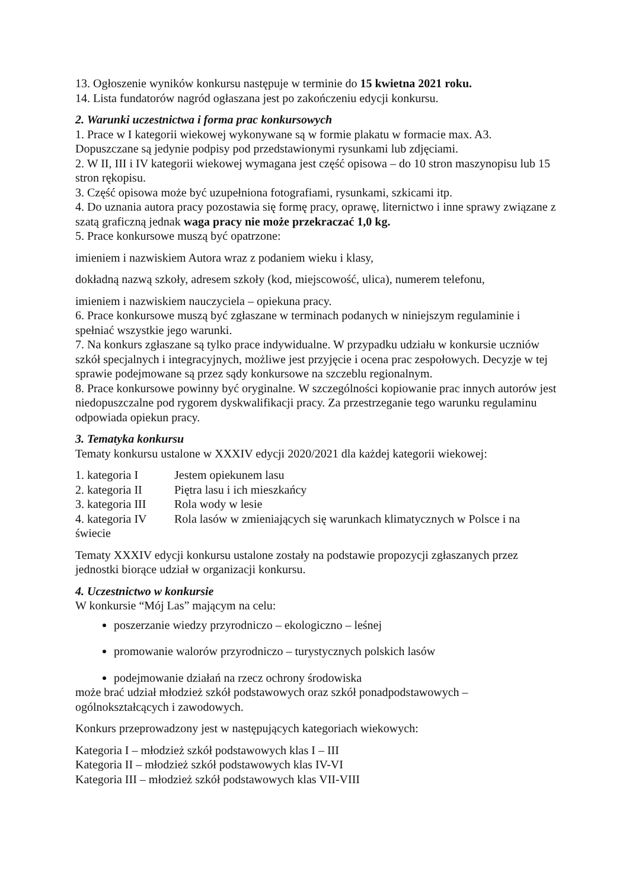13. Ogłoszenie wyników konkursu następuje w terminie do 15 kwietna 2021 roku.
14. Lista fundatorów nagród ogłaszana jest po zakończeniu edycji konkursu.
2. Warunki uczestnictwa i forma prac konkursowych
1. Prace w I kategorii wiekowej wykonywane są w formie plakatu w formacie max. A3. Dopuszczane są jedynie podpisy pod przedstawionymi rysunkami lub zdjęciami.
2. W II, III i IV kategorii wiekowej wymagana jest część opisowa – do 10 stron maszynopisu lub 15 stron rękopisu.
3. Część opisowa może być uzupełniona fotografiami, rysunkami, szkicami itp.
4. Do uznania autora pracy pozostawia się formę pracy, oprawę, liternictwo i inne sprawy związane z szatą graficzną jednak waga pracy nie może przekraczać 1,0 kg.
5. Prace konkursowe muszą być opatrzone:
imieniem i nazwiskiem Autora wraz z podaniem wieku i klasy,
dokładną nazwą szkoły, adresem szkoły (kod, miejscowość, ulica), numerem telefonu,
imieniem i nazwiskiem nauczyciela – opiekuna pracy.
6. Prace konkursowe muszą być zgłaszane w terminach podanych w niniejszym regulaminie i spełniać wszystkie jego warunki.
7. Na konkurs zgłaszane są tylko prace indywidualne. W przypadku udziału w konkursie uczniów szkół specjalnych i integracyjnych, możliwe jest przyjęcie i ocena prac zespołowych. Decyzje w tej sprawie podejmowane są przez sądy konkursowe na szczeblu regionalnym.
8. Prace konkursowe powinny być oryginalne. W szczególności kopiowanie prac innych autorów jest niedopuszczalne pod rygorem dyskwalifikacji pracy. Za przestrzeganie tego warunku regulaminu odpowiada opiekun pracy.
3. Tematyka konkursu
Tematy konkursu ustalone w XXXIV edycji 2020/2021 dla każdej kategorii wiekowej:
1. kategoria I Jestem opiekunem lasu
2. kategoria II Piętra lasu i ich mieszkańcy
3. kategoria III Rola wody w lesie
4. kategoria IV Rola lasów w zmieniających się warunkach klimatycznych w Polsce i na świecie
Tematy XXXIV edycji konkursu ustalone zostały na podstawie propozycji zgłaszanych przez jednostki biorące udział w organizacji konkursu.
4. Uczestnictwo w konkursie
W konkursie “Mój Las” mającym na celu:
poszerzanie wiedzy przyrodniczo – ekologiczno – leśnej
promowanie walorów przyrodniczo – turystycznych polskich lasów
podejmowanie działań na rzecz ochrony środowiska
może brać udział młodzież szkół podstawowych oraz szkół ponadpodstawowych – ogólnokształcących i zawodowych.
Konkurs przeprowadzony jest w następujących kategoriach wiekowych:
Kategoria I – młodzież szkół podstawowych klas I – III
Kategoria II – młodzież szkół podstawowych klas IV-VI
Kategoria III – młodzież szkół podstawowych klas VII-VIII